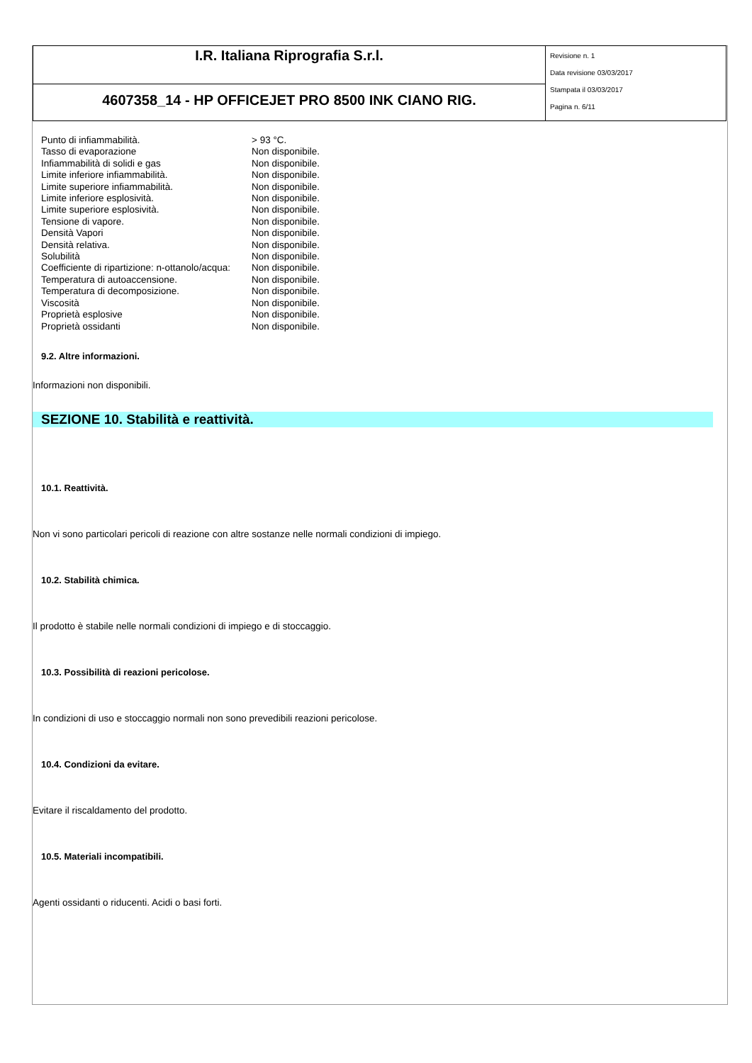| I.R. Italiana Riprografia S.r.l. | Revisione n. 1 Data revisione 03/03/2017 Stampata il 03/03/2017 Pagina n. 6/11 |
| 4607358_14 - HP OFFICEJET PRO 8500 INK CIANO RIG. | |
| Punto di infiammabilità. | > 93 °C. |
| Tasso di evaporazione | Non disponibile. |
| Infiammabilità di solidi e gas | Non disponibile. |
| Limite inferiore infiammabilità. | Non disponibile. |
| Limite superiore infiammabilità. | Non disponibile. |
| Limite inferiore esplosività. | Non disponibile. |
| Limite superiore esplosività. | Non disponibile. |
| Tensione di vapore. | Non disponibile. |
| Densità Vapori | Non disponibile. |
| Densità relativa. | Non disponibile. |
| Solubilità | Non disponibile. |
| Coefficiente di ripartizione: n-ottanolo/acqua: | Non disponibile. |
| Temperatura di autoaccensione. | Non disponibile. |
| Temperatura di decomposizione. | Non disponibile. |
| Viscosità | Non disponibile. |
| Proprietà esplosive | Non disponibile. |
| Proprietà ossidanti | Non disponibile. |
9.2. Altre informazioni.
Informazioni non disponibili.
SEZIONE 10. Stabilità e reattività.
10.1. Reattività.
Non vi sono particolari pericoli di reazione con altre sostanze nelle normali condizioni di impiego.
10.2. Stabilità chimica.
Il prodotto è stabile nelle normali condizioni di impiego e di stoccaggio.
10.3. Possibilità di reazioni pericolose.
In condizioni di uso e stoccaggio normali non sono prevedibili reazioni pericolose.
10.4. Condizioni da evitare.
Evitare il riscaldamento del prodotto.
10.5. Materiali incompatibili.
Agenti ossidanti o riducenti. Acidi o basi forti.